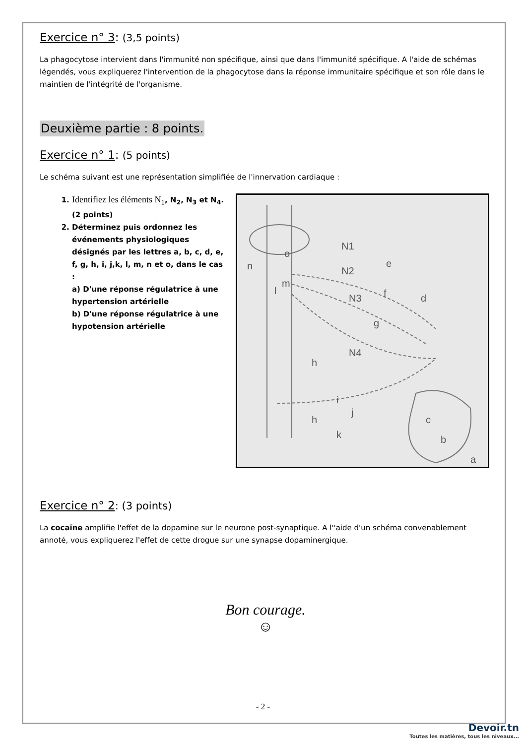Exercice n° 3: (3,5 points)
La phagocytose intervient dans l'immunité non spécifique, ainsi que dans l'immunité spécifique. A l'aide de schémas légendés, vous expliquerez l'intervention de la phagocytose dans la réponse immunitaire spécifique et son rôle dans le maintien de l'intégrité de l'organisme.
Deuxième partie : 8 points.
Exercice n° 1: (5 points)
Le schéma suivant est une représentation simplifiée de l'innervation cardiaque :
1. Identifiez les éléments N<sub>1</sub>, N<sub>2</sub>, N<sub>3</sub> et N<sub>4</sub>.(2 points)
2. Déterminez puis ordonnez les événements physiologiques désignés par les lettres a, b, c, d, e, f, g, h, i, j,k, l, m, n et o, dans le cas :
a) D'une réponse régulatrice à une hypertension artérielle
b) D'une réponse régulatrice à une hypotension artérielle
N1
N2
N3
N4
n
o
m
l
e
f
d
g
h
i
h
j
k
c
b
a
Exercice n° 2: (3 points)
La cocaïne amplifie l'effet de la dopamine sur le neurone post-synaptique. A l''aide d'un schéma convenablement annoté, vous expliquerez l'effet de cette drogue sur une synapse dopaminergique.
Bon courage.
☺
- 2 -
Devoir.tn
Toutes les matières, tous les niveaux...